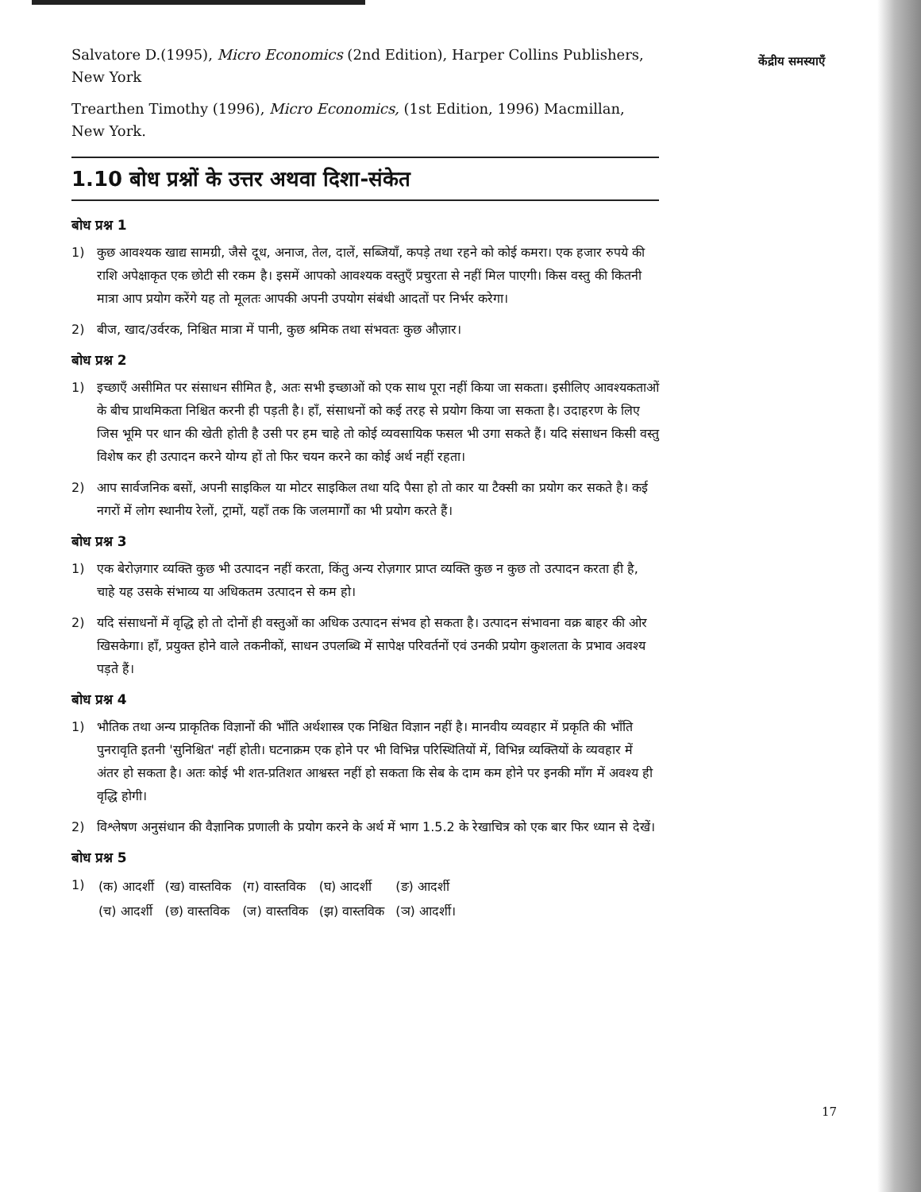केंद्रीय समस्याएँ
Salvatore D.(1995), Micro Economics (2nd Edition), Harper Collins Publishers, New York
Trearthen Timothy (1996), Micro Economics, (1st Edition, 1996) Macmillan, New York.
1.10 बोध प्रश्नों के उत्तर अथवा दिशा-संकेत
बोध प्रश्न 1
1) कुछ आवश्यक खाद्य सामग्री, जैसे दूध, अनाज, तेल, दालें, सब्जियाँ, कपड़े तथा रहने को कोई कमरा। एक हजार रुपये की राशि अपेक्षाकृत एक छोटी सी रकम है। इसमें आपको आवश्यक वस्तुएँ प्रचुरता से नहीं मिल पाएगी। किस वस्तु की कितनी मात्रा आप प्रयोग करेंगे यह तो मूलतः आपकी अपनी उपयोग संबंधी आदतों पर निर्भर करेगा।
2) बीज, खाद/उर्वरक, निश्चित मात्रा में पानी, कुछ श्रमिक तथा संभवतः कुछ औज़ार।
बोध प्रश्न 2
1) इच्छाएँ असीमित पर संसाधन सीमित है, अतः सभी इच्छाओं को एक साथ पूरा नहीं किया जा सकता। इसीलिए आवश्यकताओं के बीच प्राथमिकता निश्चित करनी ही पड़ती है। हाँ, संसाधनों को कई तरह से प्रयोग किया जा सकता है। उदाहरण के लिए जिस भूमि पर धान की खेती होती है उसी पर हम चाहे तो कोई व्यवसायिक फसल भी उगा सकते हैं। यदि संसाधन किसी वस्तु विशेष कर ही उत्पादन करने योग्य हों तो फिर चयन करने का कोई अर्थ नहीं रहता।
2) आप सार्वजनिक बसों, अपनी साइकिल या मोटर साइकिल तथा यदि पैसा हो तो कार या टैक्सी का प्रयोग कर सकते है। कई नगरों में लोग स्थानीय रेलों, ट्रामों, यहाँ तक कि जलमार्गों का भी प्रयोग करते हैं।
बोध प्रश्न 3
1) एक बेरोज़गार व्यक्ति कुछ भी उत्पादन नहीं करता, किंतु अन्य रोज़गार प्राप्त व्यक्ति कुछ न कुछ तो उत्पादन करता ही है, चाहे यह उसके संभाव्य या अधिकतम उत्पादन से कम हो।
2) यदि संसाधनों में वृद्धि हो तो दोनों ही वस्तुओं का अधिक उत्पादन संभव हो सकता है। उत्पादन संभावना वक्र बाहर की ओर खिसकेगा। हाँ, प्रयुक्त होने वाले तकनीकों, साधन उपलब्धि में सापेक्ष परिवर्तनों एवं उनकी प्रयोग कुशलता के प्रभाव अवश्य पड़ते हैं।
बोध प्रश्न 4
1) भौतिक तथा अन्य प्राकृतिक विज्ञानों की भाँति अर्थशास्त्र एक निश्चित विज्ञान नहीं है। मानवीय व्यवहार में प्रकृति की भाँति पुनरावृति इतनी 'सुनिश्चित' नहीं होती। घटनाक्रम एक होने पर भी विभिन्न परिस्थितियों में, विभिन्न व्यक्तियों के व्यवहार में अंतर हो सकता है। अतः कोई भी शत-प्रतिशत आश्वस्त नहीं हो सकता कि सेब के दाम कम होने पर इनकी माँग में अवश्य ही वृद्धि होगी।
2) विश्लेषण अनुसंधान की वैज्ञानिक प्रणाली के प्रयोग करने के अर्थ में भाग 1.5.2 के रेखाचित्र को एक बार फिर ध्यान से देखें।
बोध प्रश्न 5
1)
| (क) आदर्शी | (ख) वास्तविक | (ग) वास्तविक | (घ) आदर्शी | (ङ) आदर्शी |
| (च) आदर्शी | (छ) वास्तविक | (ज) वास्तविक | (झ) वास्तविक | (ञ) आदर्शी। |
17